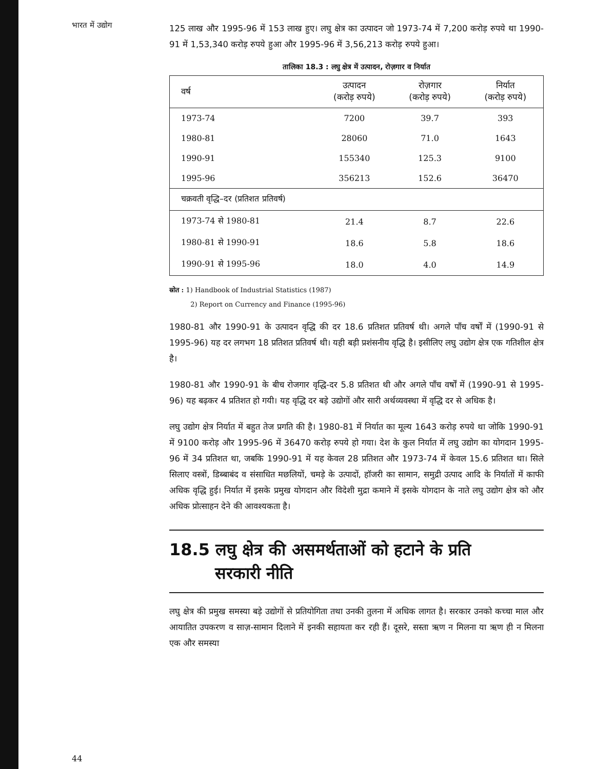भारत में उद्योग
125 लाख और 1995-96 में 153 लाख हुए। लघु क्षेत्र का उत्पादन जो 1973-74 में 7,200 करोड़ रुपये था 1990-91 में 1,53,340 करोड़ रुपये हुआ और 1995-96 में 3,56,213 करोड़ रुपये हुआ।
तालिका 18.3 : लघु क्षेत्र में उत्पादन, रोज़गार व निर्यात
| वर्ष | उत्पादन (करोड़ रुपये) | रोज़गार (करोड़ रुपये) | निर्यात (करोड़ रुपये) |
| --- | --- | --- | --- |
| 1973-74 | 7200 | 39.7 | 393 |
| 1980-81 | 28060 | 71.0 | 1643 |
| 1990-91 | 155340 | 125.3 | 9100 |
| 1995-96 | 356213 | 152.6 | 36470 |
| चक्रवती वृद्धि–दर (प्रतिशत प्रतिवर्ष) | | | |
| 1973-74 से 1980-81 | 21.4 | 8.7 | 22.6 |
| 1980-81 से 1990-91 | 18.6 | 5.8 | 18.6 |
| 1990-91 से 1995-96 | 18.0 | 4.0 | 14.9 |
स्रोत : 1) Handbook of Industrial Statistics (1987)
2) Report on Currency and Finance (1995-96)
1980-81 और 1990-91 के उत्पादन वृद्धि की दर 18.6 प्रतिशत प्रतिवर्ष थी। अगले पाँच वर्षों में (1990-91 से 1995-96) यह दर लगभग 18 प्रतिशत प्रतिवर्ष थी। यही बड़ी प्रशंसनीय वृद्धि है। इसीलिए लघु उद्योग क्षेत्र एक गतिशील क्षेत्र है।
1980-81 और 1990-91 के बीच रोजगार वृद्धि-दर 5.8 प्रतिशत थी और अगले पाँच वर्षों में (1990-91 से 1995-96) यह बढ़कर 4 प्रतिशत हो गयी। यह वृद्धि दर बड़े उद्योगों और सारी अर्थव्यवस्था में वृद्धि दर से अधिक है।
लघु उद्योग क्षेत्र निर्यात में बहुत तेज प्रगति की है। 1980-81 में निर्यात का मूल्य 1643 करोड़ रुपये था जोकि 1990-91 में 9100 करोड़ और 1995-96 में 36470 करोड़ रुपये हो गया। देश के कुल निर्यात में लघु उद्योग का योगदान 1995-96 में 34 प्रतिशत था, जबकि 1990-91 में यह केवल 28 प्रतिशत और 1973-74 में केवल 15.6 प्रतिशत था। सिले सिलाए वस्त्रों, डिब्बाबंद व संसाधित मछलियों, चमड़े के उत्पादों, हॉजरी का सामान, समुद्री उत्पाद आदि के निर्यातों में काफी अधिक वृद्धि हुई। निर्यात में इसके प्रमुख योगदान और विदेशी मुद्रा कमाने में इसके योगदान के नाते लघु उद्योग क्षेत्र को और अधिक प्रोत्साहन देने की आवश्यकता है।
18.5 लघु क्षेत्र की असमर्थताओं को हटाने के प्रति
सरकारी नीति
लघु क्षेत्र की प्रमुख समस्या बड़े उद्योगों से प्रतियोगिता तथा उनकी तुलना में अधिक लागत है। सरकार उनको कच्चा माल और आयातित उपकरण व साज़-सामान दिलाने में इनकी सहायता कर रही हैं। दूसरे, सस्ता ऋण न मिलना या ऋण ही न मिलना एक और समस्या
44